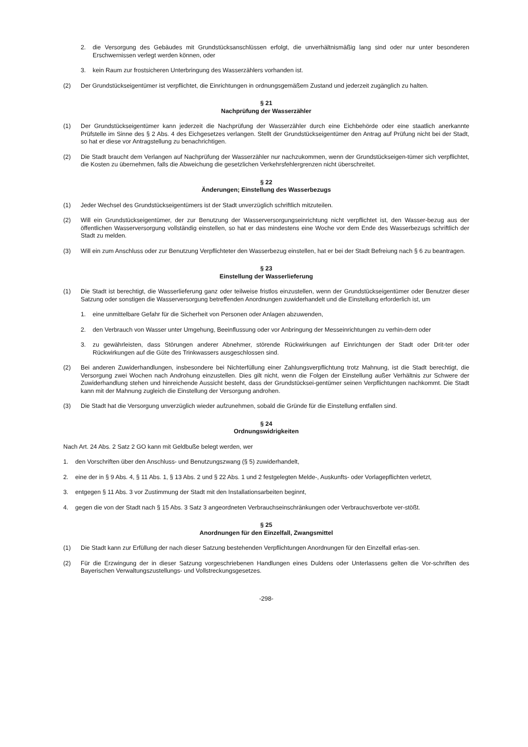2. die Versorgung des Gebäudes mit Grundstücksanschlüssen erfolgt, die unverhältnismäßig lang sind oder nur unter besonderen Erschwernissen verlegt werden können, oder
3. kein Raum zur frostsicheren Unterbringung des Wasserzählers vorhanden ist.
(2) Der Grundstückseigentümer ist verpflichtet, die Einrichtungen in ordnungsgemäßem Zustand und jederzeit zugänglich zu halten.
§ 21
Nachprüfung der Wasserzähler
(1) Der Grundstückseigentümer kann jederzeit die Nachprüfung der Wasserzähler durch eine Eichbehörde oder eine staatlich anerkannte Prüfstelle im Sinne des § 2 Abs. 4 des Eichgesetzes verlangen. Stellt der Grundstückseigentümer den Antrag auf Prüfung nicht bei der Stadt, so hat er diese vor Antragstellung zu benachrichtigen.
(2) Die Stadt braucht dem Verlangen auf Nachprüfung der Wasserzähler nur nachzukommen, wenn der Grundstückseigen-tümer sich verpflichtet, die Kosten zu übernehmen, falls die Abweichung die gesetzlichen Verkehrsfehlergrenzen nicht überschreitet.
§ 22
Änderungen; Einstellung des Wasserbezugs
(1) Jeder Wechsel des Grundstückseigentümers ist der Stadt unverzüglich schriftlich mitzuteilen.
(2) Will ein Grundstückseigentümer, der zur Benutzung der Wasserversorgungseinrichtung nicht verpflichtet ist, den Wasser-bezug aus der öffentlichen Wasserversorgung vollständig einstellen, so hat er das mindestens eine Woche vor dem Ende des Wasserbezugs schriftlich der Stadt zu melden.
(3) Will ein zum Anschluss oder zur Benutzung Verpflichteter den Wasserbezug einstellen, hat er bei der Stadt Befreiung nach § 6 zu beantragen.
§ 23
Einstellung der Wasserlieferung
(1) Die Stadt ist berechtigt, die Wasserlieferung ganz oder teilweise fristlos einzustellen, wenn der Grundstückseigentümer oder Benutzer dieser Satzung oder sonstigen die Wasserversorgung betreffenden Anordnungen zuwiderhandelt und die Einstellung erforderlich ist, um
1. eine unmittelbare Gefahr für die Sicherheit von Personen oder Anlagen abzuwenden,
2. den Verbrauch von Wasser unter Umgehung, Beeinflussung oder vor Anbringung der Messeinrichtungen zu verhin-dern oder
3. zu gewährleisten, dass Störungen anderer Abnehmer, störende Rückwirkungen auf Einrichtungen der Stadt oder Drit-ter oder Rückwirkungen auf die Güte des Trinkwassers ausgeschlossen sind.
(2) Bei anderen Zuwiderhandlungen, insbesondere bei Nichterfüllung einer Zahlungsverpflichtung trotz Mahnung, ist die Stadt berechtigt, die Versorgung zwei Wochen nach Androhung einzustellen. Dies gilt nicht, wenn die Folgen der Einstellung außer Verhältnis zur Schwere der Zuwiderhandlung stehen und hinreichende Aussicht besteht, dass der Grundstücksei-gentümer seinen Verpflichtungen nachkommt. Die Stadt kann mit der Mahnung zugleich die Einstellung der Versorgung androhen.
(3) Die Stadt hat die Versorgung unverzüglich wieder aufzunehmen, sobald die Gründe für die Einstellung entfallen sind.
§ 24
Ordnungswidrigkeiten
Nach Art. 24 Abs. 2 Satz 2 GO kann mit Geldbuße belegt werden, wer
1. den Vorschriften über den Anschluss- und Benutzungszwang (§ 5) zuwiderhandelt,
2. eine der in § 9 Abs. 4, § 11 Abs. 1, § 13 Abs. 2 und § 22 Abs. 1 und 2 festgelegten Melde-, Auskunfts- oder Vorlagepflichten verletzt,
3. entgegen § 11 Abs. 3 vor Zustimmung der Stadt mit den Installationsarbeiten beginnt,
4. gegen die von der Stadt nach § 15 Abs. 3 Satz 3 angeordneten Verbrauchseinschränkungen oder Verbrauchsverbote ver-stößt.
§ 25
Anordnungen für den Einzelfall, Zwangsmittel
(1) Die Stadt kann zur Erfüllung der nach dieser Satzung bestehenden Verpflichtungen Anordnungen für den Einzelfall erlas-sen.
(2) Für die Erzwingung der in dieser Satzung vorgeschriebenen Handlungen eines Duldens oder Unterlassens gelten die Vor-schriften des Bayerischen Verwaltungszustellungs- und Vollstreckungsgesetzes.
-298-